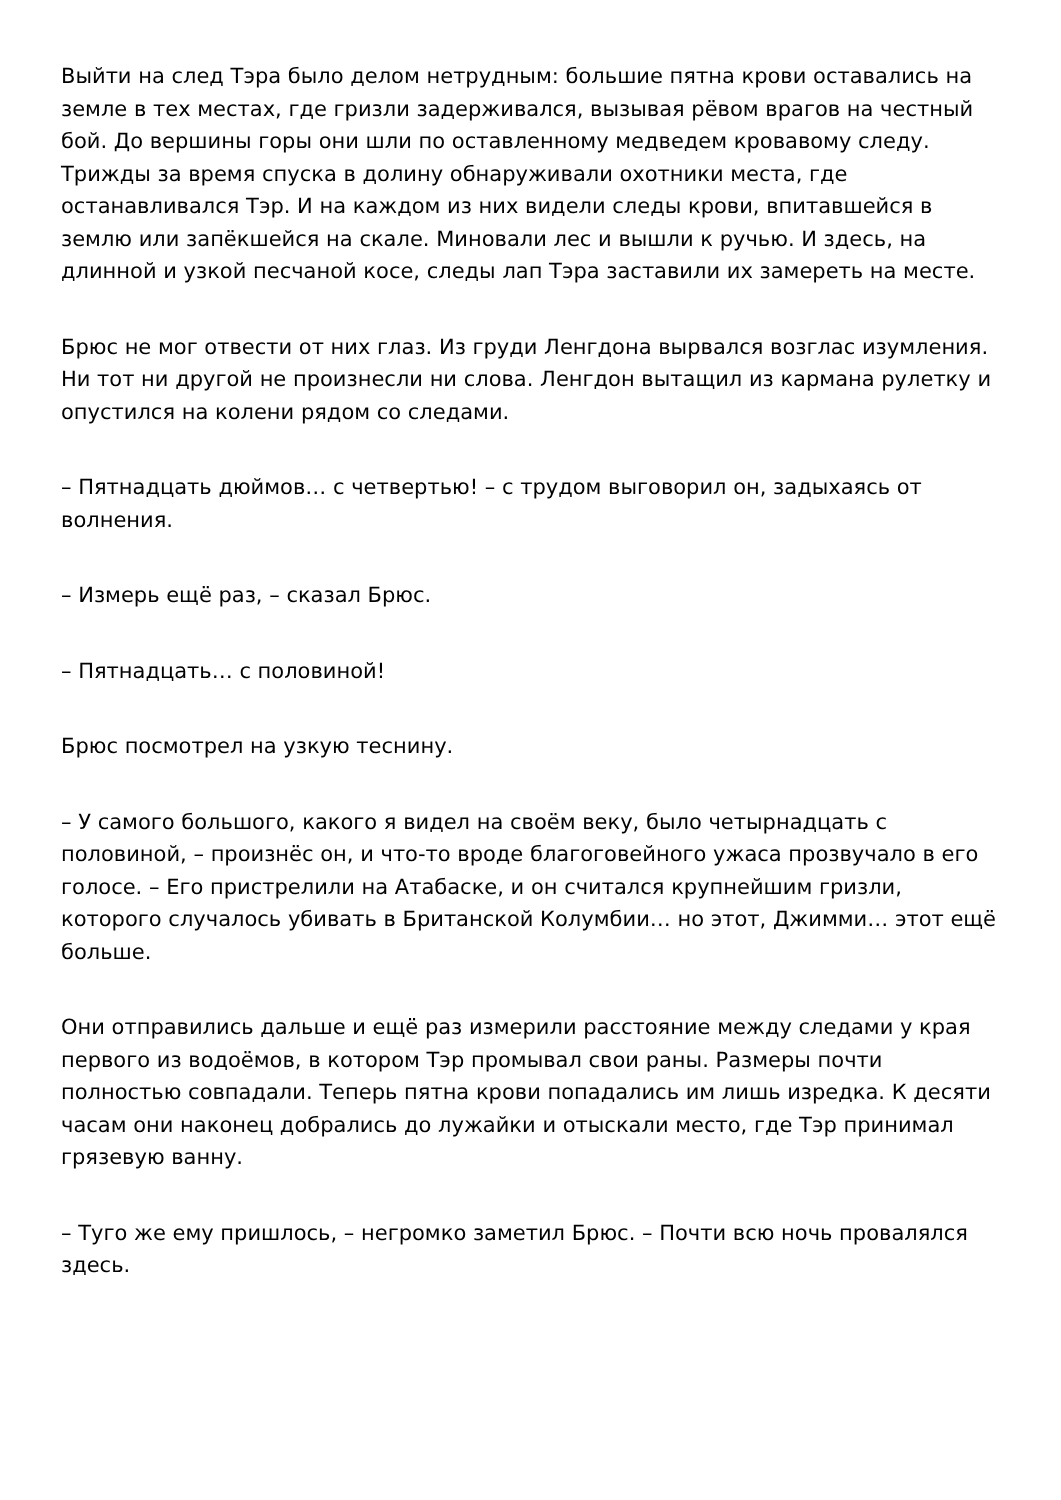Выйти на след Тэра было делом нетрудным: большие пятна крови оставались на земле в тех местах, где гризли задерживался, вызывая рёвом врагов на честный бой. До вершины горы они шли по оставленному медведем кровавому следу. Трижды за время спуска в долину обнаруживали охотники места, где останавливался Тэр. И на каждом из них видели следы крови, впитавшейся в землю или запёкшейся на скале. Миновали лес и вышли к ручью. И здесь, на длинной и узкой песчаной косе, следы лап Тэра заставили их замереть на месте.
Брюс не мог отвести от них глаз. Из груди Ленгдона вырвался возглас изумления. Ни тот ни другой не произнесли ни слова. Ленгдон вытащил из кармана рулетку и опустился на колени рядом со следами.
– Пятнадцать дюймов… с четвертью! – с трудом выговорил он, задыхаясь от волнения.
– Измерь ещё раз, – сказал Брюс.
– Пятнадцать… с половиной!
Брюс посмотрел на узкую теснину.
– У самого большого, какого я видел на своём веку, было четырнадцать с половиной, – произнёс он, и что-то вроде благоговейного ужаса прозвучало в его голосе. – Его пристрелили на Атабаске, и он считался крупнейшим гризли, которого случалось убивать в Британской Колумбии… но этот, Джимми… этот ещё больше.
Они отправились дальше и ещё раз измерили расстояние между следами у края первого из водоёмов, в котором Тэр промывал свои раны. Размеры почти полностью совпадали. Теперь пятна крови попадались им лишь изредка. К десяти часам они наконец добрались до лужайки и отыскали место, где Тэр принимал грязевую ванну.
– Туго же ему пришлось, – негромко заметил Брюс. – Почти всю ночь провалялся здесь.